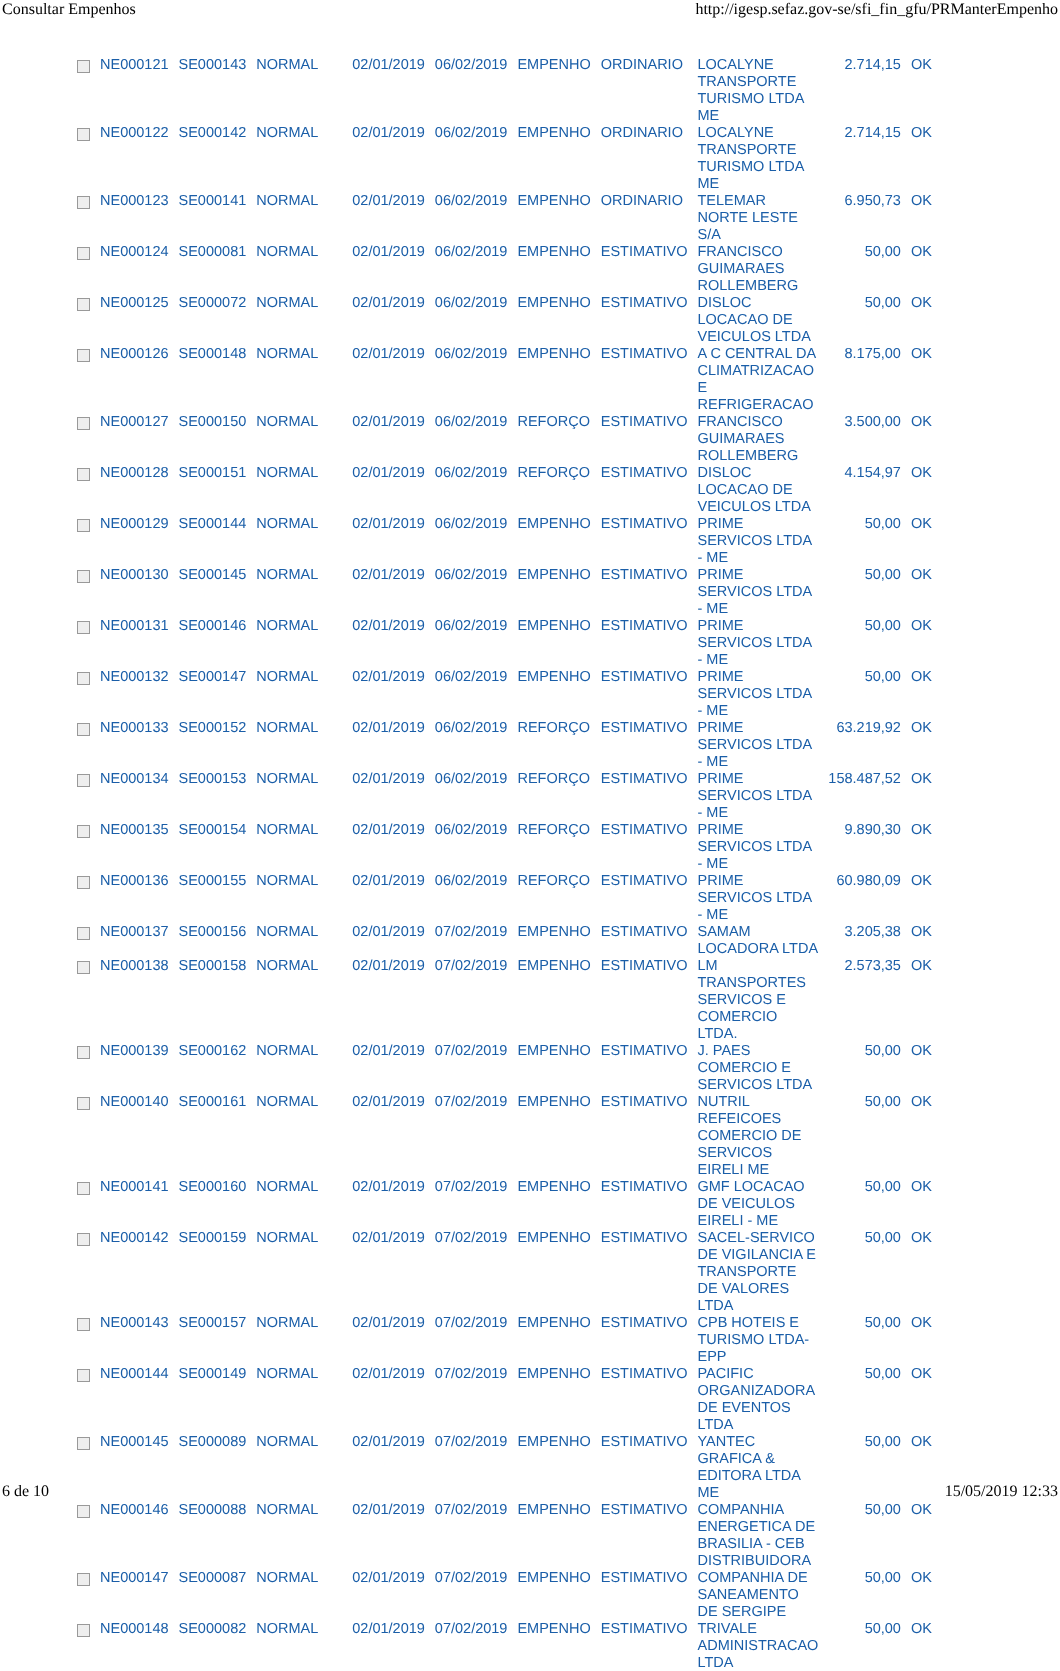Consultar Empenhos http://igesp.sefaz.gov-se/sfi_fin_gfu/PRManterEmpenho
| | NE000121 | SE000143 | NORMAL | 02/01/2019 | 06/02/2019 | EMPENHO | ORDINARIO | LOCALYNE TRANSPORTE TURISMO LTDA ME | 2.714,15 | OK |
| | NE000122 | SE000142 | NORMAL | 02/01/2019 | 06/02/2019 | EMPENHO | ORDINARIO | LOCALYNE TRANSPORTE TURISMO LTDA ME | 2.714,15 | OK |
| | NE000123 | SE000141 | NORMAL | 02/01/2019 | 06/02/2019 | EMPENHO | ORDINARIO | TELEMAR NORTE LESTE S/A | 6.950,73 | OK |
| | NE000124 | SE000081 | NORMAL | 02/01/2019 | 06/02/2019 | EMPENHO | ESTIMATIVO | FRANCISCO GUIMARAES ROLLEMBERG | 50,00 | OK |
| | NE000125 | SE000072 | NORMAL | 02/01/2019 | 06/02/2019 | EMPENHO | ESTIMATIVO | DISLOC LOCACAO DE VEICULOS LTDA | 50,00 | OK |
| | NE000126 | SE000148 | NORMAL | 02/01/2019 | 06/02/2019 | EMPENHO | ESTIMATIVO | A C CENTRAL DA CLIMATRIZACAO E REFRIGERACAO | 8.175,00 | OK |
| | NE000127 | SE000150 | NORMAL | 02/01/2019 | 06/02/2019 | REFORÇO | ESTIMATIVO | FRANCISCO GUIMARAES ROLLEMBERG | 3.500,00 | OK |
| | NE000128 | SE000151 | NORMAL | 02/01/2019 | 06/02/2019 | REFORÇO | ESTIMATIVO | DISLOC LOCACAO DE VEICULOS LTDA | 4.154,97 | OK |
| | NE000129 | SE000144 | NORMAL | 02/01/2019 | 06/02/2019 | EMPENHO | ESTIMATIVO | PRIME SERVICOS LTDA - ME | 50,00 | OK |
| | NE000130 | SE000145 | NORMAL | 02/01/2019 | 06/02/2019 | EMPENHO | ESTIMATIVO | PRIME SERVICOS LTDA - ME | 50,00 | OK |
| | NE000131 | SE000146 | NORMAL | 02/01/2019 | 06/02/2019 | EMPENHO | ESTIMATIVO | PRIME SERVICOS LTDA - ME | 50,00 | OK |
| | NE000132 | SE000147 | NORMAL | 02/01/2019 | 06/02/2019 | EMPENHO | ESTIMATIVO | PRIME SERVICOS LTDA - ME | 50,00 | OK |
| | NE000133 | SE000152 | NORMAL | 02/01/2019 | 06/02/2019 | REFORÇO | ESTIMATIVO | PRIME SERVICOS LTDA - ME | 63.219,92 | OK |
| | NE000134 | SE000153 | NORMAL | 02/01/2019 | 06/02/2019 | REFORÇO | ESTIMATIVO | PRIME SERVICOS LTDA - ME | 158.487,52 | OK |
| | NE000135 | SE000154 | NORMAL | 02/01/2019 | 06/02/2019 | REFORÇO | ESTIMATIVO | PRIME SERVICOS LTDA - ME | 9.890,30 | OK |
| | NE000136 | SE000155 | NORMAL | 02/01/2019 | 06/02/2019 | REFORÇO | ESTIMATIVO | PRIME SERVICOS LTDA - ME | 60.980,09 | OK |
| | NE000137 | SE000156 | NORMAL | 02/01/2019 | 07/02/2019 | EMPENHO | ESTIMATIVO | SAMAM LOCADORA LTDA | 3.205,38 | OK |
| | NE000138 | SE000158 | NORMAL | 02/01/2019 | 07/02/2019 | EMPENHO | ESTIMATIVO | LM TRANSPORTES SERVICOS E COMERCIO LTDA. | 2.573,35 | OK |
| | NE000139 | SE000162 | NORMAL | 02/01/2019 | 07/02/2019 | EMPENHO | ESTIMATIVO | J. PAES COMERCIO E SERVICOS LTDA | 50,00 | OK |
| | NE000140 | SE000161 | NORMAL | 02/01/2019 | 07/02/2019 | EMPENHO | ESTIMATIVO | NUTRIL REFEICOES COMERCIO DE SERVICOS EIRELI ME | 50,00 | OK |
| | NE000141 | SE000160 | NORMAL | 02/01/2019 | 07/02/2019 | EMPENHO | ESTIMATIVO | GMF LOCACAO DE VEICULOS EIRELI - ME | 50,00 | OK |
| | NE000142 | SE000159 | NORMAL | 02/01/2019 | 07/02/2019 | EMPENHO | ESTIMATIVO | SACEL-SERVICO DE VIGILANCIA E TRANSPORTE DE VALORES LTDA | 50,00 | OK |
| | NE000143 | SE000157 | NORMAL | 02/01/2019 | 07/02/2019 | EMPENHO | ESTIMATIVO | CPB HOTEIS E TURISMO LTDA-EPP | 50,00 | OK |
| | NE000144 | SE000149 | NORMAL | 02/01/2019 | 07/02/2019 | EMPENHO | ESTIMATIVO | PACIFIC ORGANIZADORA DE EVENTOS LTDA | 50,00 | OK |
| | NE000145 | SE000089 | NORMAL | 02/01/2019 | 07/02/2019 | EMPENHO | ESTIMATIVO | YANTEC GRAFICA & EDITORA LTDA ME | 50,00 | OK |
| | NE000146 | SE000088 | NORMAL | 02/01/2019 | 07/02/2019 | EMPENHO | ESTIMATIVO | COMPANHIA ENERGETICA DE BRASILIA - CEB DISTRIBUIDORA | 50,00 | OK |
| | NE000147 | SE000087 | NORMAL | 02/01/2019 | 07/02/2019 | EMPENHO | ESTIMATIVO | COMPANHIA DE SANEAMENTO DE SERGIPE | 50,00 | OK |
| | NE000148 | SE000082 | NORMAL | 02/01/2019 | 07/02/2019 | EMPENHO | ESTIMATIVO | TRIVALE ADMINISTRACAO LTDA | 50,00 | OK |
6 de 10 15/05/2019 12:33